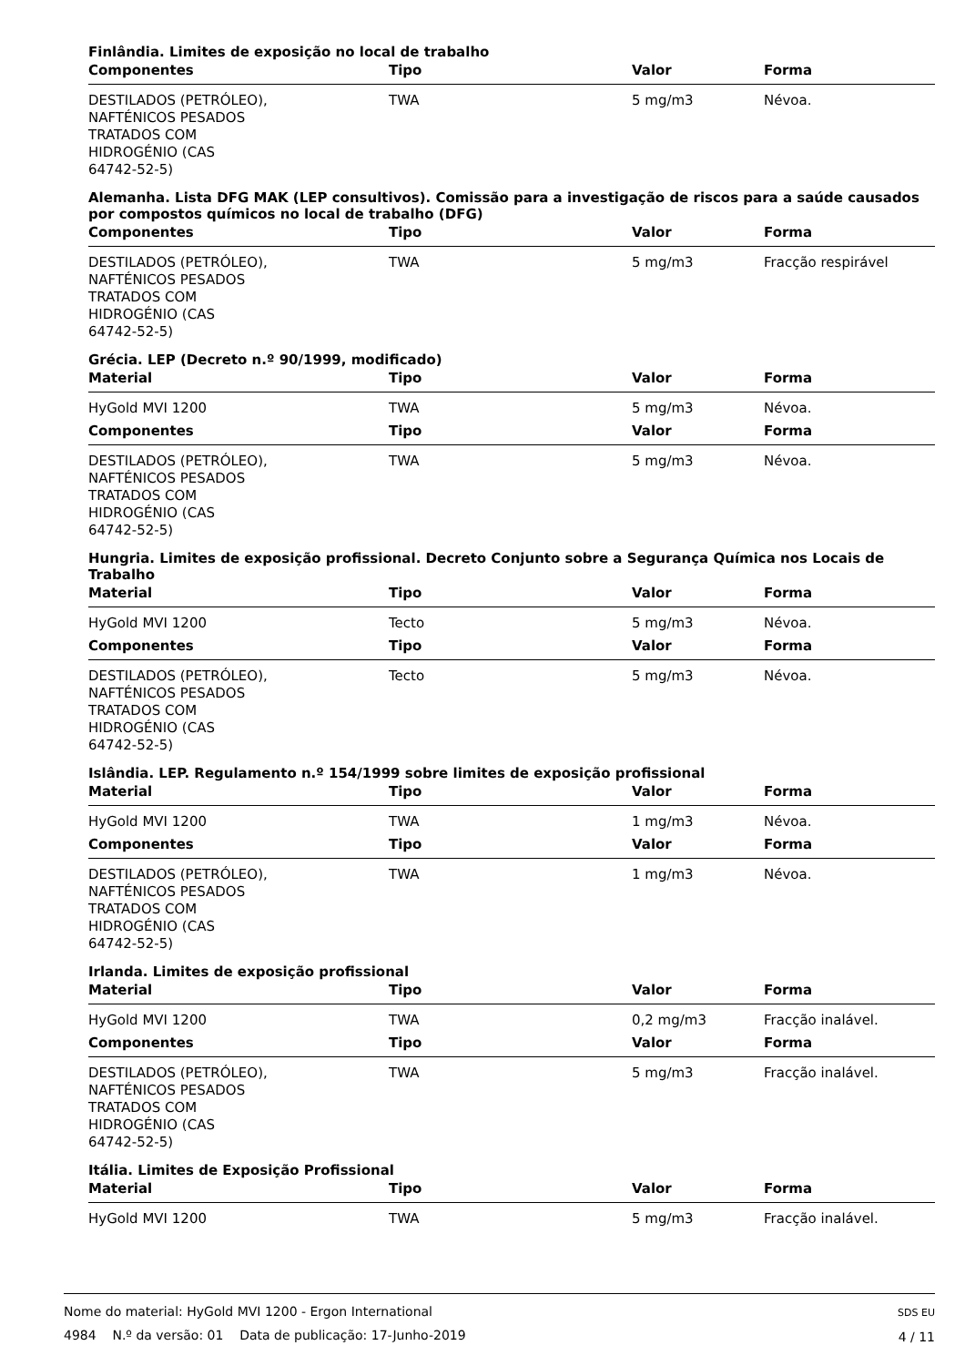Finlândia. Limites de exposição no local de trabalho
| Componentes | Tipo | Valor | Forma |
| --- | --- | --- | --- |
| DESTILADOS (PETRÓLEO), NAFTÉNICOS PESADOS TRATADOS COM HIDROGÉNIO (CAS 64742-52-5) | TWA | 5 mg/m3 | Névoa. |
Alemanha. Lista DFG MAK (LEP consultivos). Comissão para a investigação de riscos para a saúde causados por compostos químicos no local de trabalho (DFG)
| Componentes | Tipo | Valor | Forma |
| --- | --- | --- | --- |
| DESTILADOS (PETRÓLEO), NAFTÉNICOS PESADOS TRATADOS COM HIDROGÉNIO (CAS 64742-52-5) | TWA | 5 mg/m3 | Fracção respirável |
Grécia. LEP (Decreto n.º 90/1999, modificado)
| Material | Tipo | Valor | Forma |
| --- | --- | --- | --- |
| HyGold MVI 1200 | TWA | 5 mg/m3 | Névoa. |
| Componentes | Tipo | Valor | Forma |
| DESTILADOS (PETRÓLEO), NAFTÉNICOS PESADOS TRATADOS COM HIDROGÉNIO (CAS 64742-52-5) | TWA | 5 mg/m3 | Névoa. |
Hungria. Limites de exposição profissional. Decreto Conjunto sobre a Segurança Química nos Locais de Trabalho
| Material | Tipo | Valor | Forma |
| --- | --- | --- | --- |
| HyGold MVI 1200 | Tecto | 5 mg/m3 | Névoa. |
| Componentes | Tipo | Valor | Forma |
| DESTILADOS (PETRÓLEO), NAFTÉNICOS PESADOS TRATADOS COM HIDROGÉNIO (CAS 64742-52-5) | Tecto | 5 mg/m3 | Névoa. |
Islândia. LEP. Regulamento n.º 154/1999 sobre limites de exposição profissional
| Material | Tipo | Valor | Forma |
| --- | --- | --- | --- |
| HyGold MVI 1200 | TWA | 1 mg/m3 | Névoa. |
| Componentes | Tipo | Valor | Forma |
| DESTILADOS (PETRÓLEO), NAFTÉNICOS PESADOS TRATADOS COM HIDROGÉNIO (CAS 64742-52-5) | TWA | 1 mg/m3 | Névoa. |
Irlanda. Limites de exposição profissional
| Material | Tipo | Valor | Forma |
| --- | --- | --- | --- |
| HyGold MVI 1200 | TWA | 0,2 mg/m3 | Fracção inalável. |
| Componentes | Tipo | Valor | Forma |
| DESTILADOS (PETRÓLEO), NAFTÉNICOS PESADOS TRATADOS COM HIDROGÉNIO (CAS 64742-52-5) | TWA | 5 mg/m3 | Fracção inalável. |
Itália. Limites de Exposição Profissional
| Material | Tipo | Valor | Forma |
| --- | --- | --- | --- |
| HyGold MVI 1200 | TWA | 5 mg/m3 | Fracção inalável. |
Nome do material: HyGold MVI 1200 - Ergon International
4984 N.º da versão: 01 Data de publicação: 17-Junho-2019
SDS EU
4 / 11